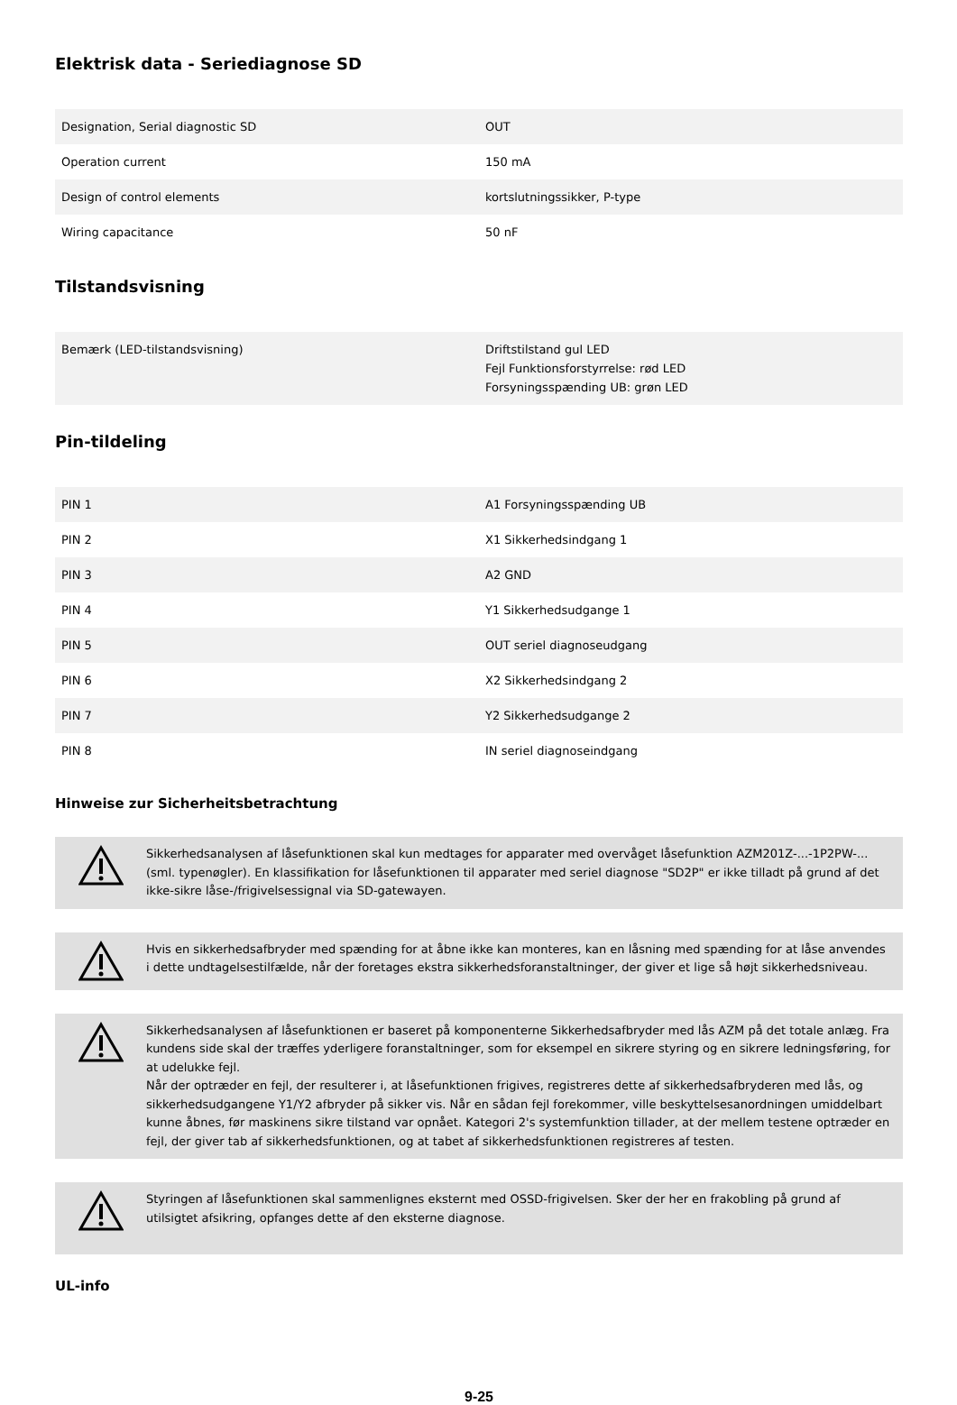Elektrisk data - Seriediagnose SD
| Designation, Serial diagnostic SD | OUT |
| Operation current | 150 mA |
| Design of control elements | kortslutningssikker, P-type |
| Wiring capacitance | 50 nF |
Tilstandsvisning
| Bemærk (LED-tilstandsvisning) | Driftstilstand gul LED Fejl Funktionsforstyrrelse: rød LED Forsyningsspænding UB: grøn LED |
Pin-tildeling
| PIN 1 | A1 Forsyningsspænding UB |
| PIN 2 | X1 Sikkerhedsindgang 1 |
| PIN 3 | A2 GND |
| PIN 4 | Y1 Sikkerhedsudgange 1 |
| PIN 5 | OUT seriel diagnoseudgang |
| PIN 6 | X2 Sikkerhedsindgang 2 |
| PIN 7 | Y2 Sikkerhedsudgange 2 |
| PIN 8 | IN seriel diagnoseindgang |
Hinweise zur Sicherheitsbetrachtung
Sikkerhedsanalysen af låsefunktionen skal kun medtages for apparater med overvåget låsefunktion AZM201Z-...-1P2PW-... (sml. typenøgler). En klassifikation for låsefunktionen til apparater med seriel diagnose "SD2P" er ikke tilladt på grund af det ikke-sikre låse-/frigivelsessignal via SD-gatewayen.
Hvis en sikkerhedsafbryder med spænding for at åbne ikke kan monteres, kan en låsning med spænding for at låse anvendes i dette undtagelsestilfælde, når der foretages ekstra sikkerhedsforanstaltninger, der giver et lige så højt sikkerhedsniveau.
Sikkerhedsanalysen af låsefunktionen er baseret på komponenterne Sikkerhedsafbryder med lås AZM på det totale anlæg. Fra kundens side skal der træffes yderligere foranstaltninger, som for eksempel en sikrere styring og en sikrere ledningsføring, for at udelukke fejl.
Når der optræder en fejl, der resulterer i, at låsefunktionen frigives, registreres dette af sikkerhedsafbryderen med lås, og sikkerhedsudgangene Y1/Y2 afbryder på sikker vis. Når en sådan fejl forekommer, ville beskyttelsesanordningen umiddelbart kunne åbnes, før maskinens sikre tilstand var opnået. Kategori 2's systemfunktion tillader, at der mellem testene optræder en fejl, der giver tab af sikkerhedsfunktionen, og at tabet af sikkerhedsfunktionen registreres af testen.
Styringen af låsefunktionen skal sammenlignes eksternt med OSSD-frigivelsen. Sker der her en frakobling på grund af utilsigtet afsikring, opfanges dette af den eksterne diagnose.
UL-info
9-25